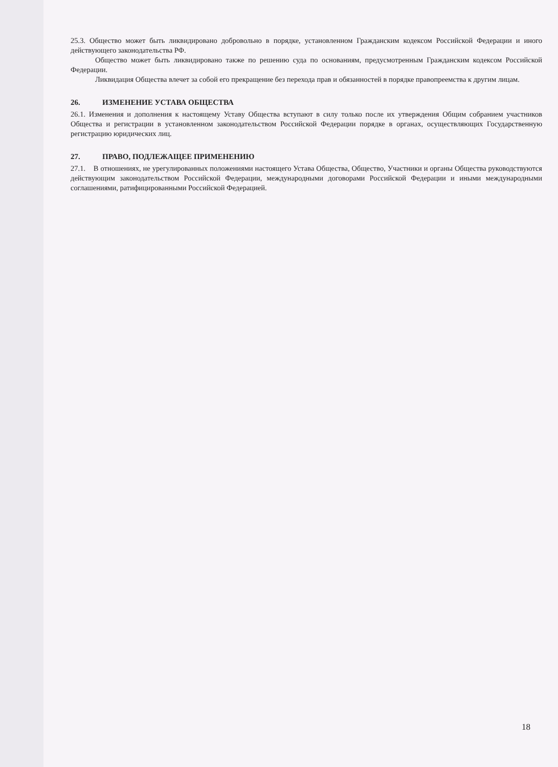25.3. Общество может быть ликвидировано добровольно в порядке, установленном Гражданским кодексом Российской Федерации и иного действующего законодательства РФ.
Общество может быть ликвидировано также по решению суда по основаниям, предусмотренным Гражданским кодексом Российской Федерации.
Ликвидация Общества влечет за собой его прекращение без перехода прав и обязанностей в порядке правопреемства к другим лицам.
26. ИЗМЕНЕНИЕ УСТАВА ОБЩЕСТВА
26.1. Изменения и дополнения к настоящему Уставу Общества вступают в силу только после их утверждения Общим собранием участников Общества и регистрации в установленном законодательством Российской Федерации порядке в органах, осуществляющих Государственную регистрацию юридических лиц.
27. ПРАВО, ПОДЛЕЖАЩЕЕ ПРИМЕНЕНИЮ
27.1. В отношениях, не урегулированных положениями настоящего Устава Общества, Общество, Участники и органы Общества руководствуются действующим законодательством Российской Федерации, международными договорами Российской Федерации и иными международными соглашениями, ратифицированными Российской Федерацией.
18